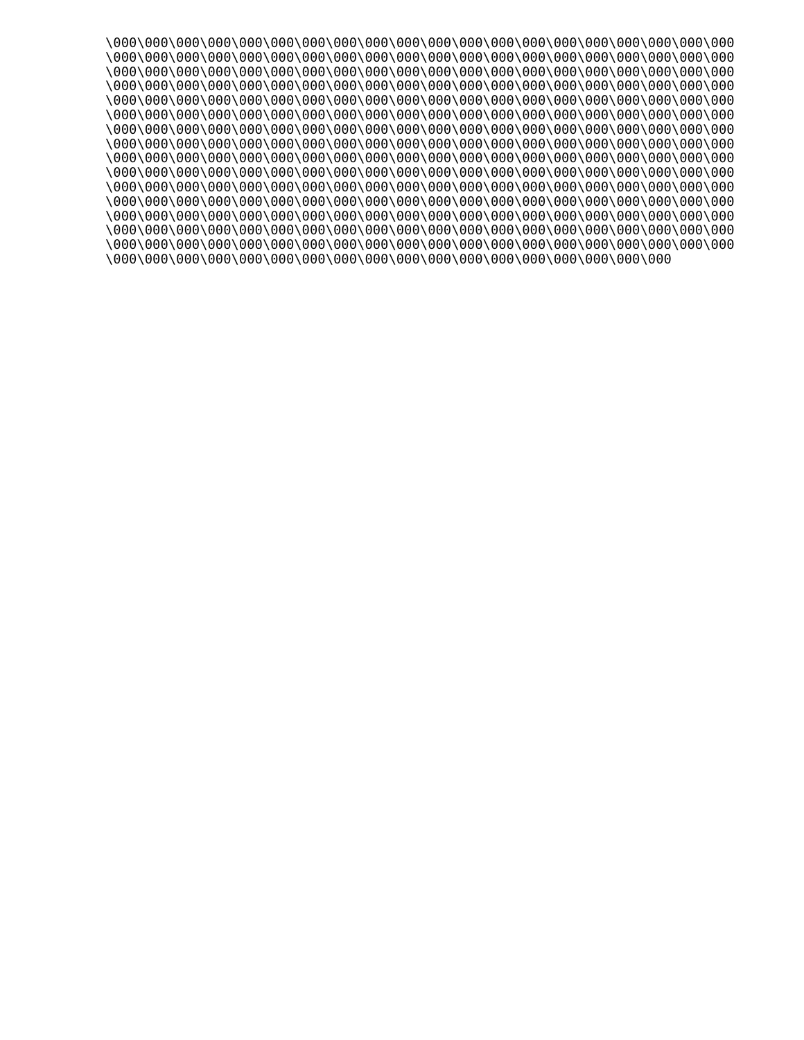\000\000\000\000\000\000\000\000\000\000\000\000\000\000\000\000\000\000\000\000
\000\000\000\000\000\000\000\000\000\000\000\000\000\000\000\000\000\000\000\000
\000\000\000\000\000\000\000\000\000\000\000\000\000\000\000\000\000\000\000\000
\000\000\000\000\000\000\000\000\000\000\000\000\000\000\000\000\000\000\000\000
\000\000\000\000\000\000\000\000\000\000\000\000\000\000\000\000\000\000\000\000
\000\000\000\000\000\000\000\000\000\000\000\000\000\000\000\000\000\000\000\000
\000\000\000\000\000\000\000\000\000\000\000\000\000\000\000\000\000\000\000\000
\000\000\000\000\000\000\000\000\000\000\000\000\000\000\000\000\000\000\000\000
\000\000\000\000\000\000\000\000\000\000\000\000\000\000\000\000\000\000\000\000
\000\000\000\000\000\000\000\000\000\000\000\000\000\000\000\000\000\000\000\000
\000\000\000\000\000\000\000\000\000\000\000\000\000\000\000\000\000\000\000\000
\000\000\000\000\000\000\000\000\000\000\000\000\000\000\000\000\000\000\000\000
\000\000\000\000\000\000\000\000\000\000\000\000\000\000\000\000\000\000\000\000
\000\000\000\000\000\000\000\000\000\000\000\000\000\000\000\000\000\000\000\000
\000\000\000\000\000\000\000\000\000\000\000\000\000\000\000\000\000\000\000\000
\000\000\000\000\000\000\000\000\000\000\000\000\000\000\000\000\000\000